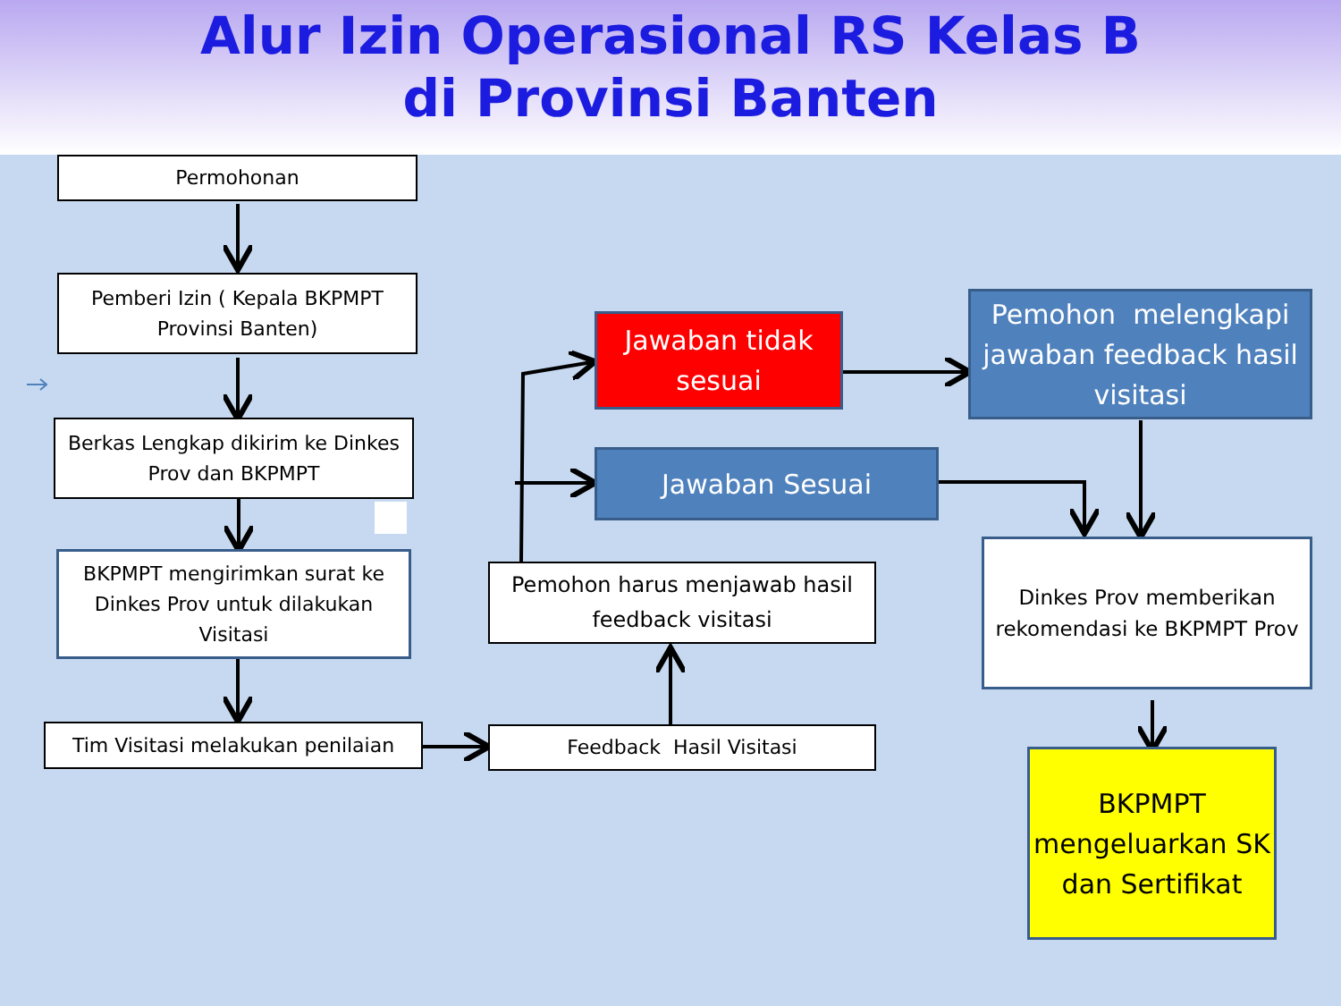Alur Izin Operasional RS Kelas B
di Provinsi Banten
Permohonan
Pemberi Izin ( Kepala BKPMPT Provinsi Banten)
Berkas Lengkap dikirim ke Dinkes Prov dan BKPMPT
BKPMPT mengirimkan surat ke Dinkes Prov untuk dilakukan Visitasi
Tim Visitasi melakukan penilaian Feedback Hasil Visitasi
Pemohon harus menjawab hasil feedback visitasi
Jawaban tidak sesuai
Jawaban Sesuai
Pemohon melengkapi jawaban feedback hasil visitasi
Dinkes Prov memberikan rekomendasi ke BKPMPT Prov
BKPMPT mengeluarkan SK dan Sertifikat